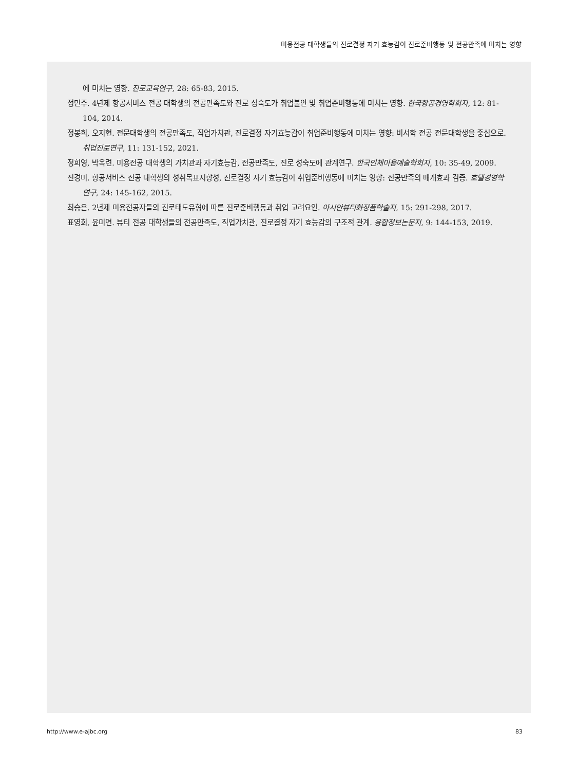미용전공 대학생들의 진로결정 자기 효능감이 진로준비행동 및 전공만족에 미치는 영향
에 미치는 영향. 진로교육연구, 28: 65-83, 2015.
정민주. 4년제 항공서비스 전공 대학생의 전공만족도와 진로 성숙도가 취업불안 및 취업준비행동에 미치는 영향. 한국항공경영학회지, 12: 81-104, 2014.
정봉희, 오지현. 전문대학생의 전공만족도, 직업가치관, 진로결정 자기효능감이 취업준비행동에 미치는 영향: 비서학 전공 전문대학생을 중심으로. 취업진로연구, 11: 131-152, 2021.
정희영, 박옥련. 미용전공 대학생의 가치관과 자기효능감, 전공만족도, 진로 성숙도에 관계연구. 한국인체미용예술학회지, 10: 35-49, 2009.
진경미. 항공서비스 전공 대학생의 성취목표지향성, 진로결정 자기 효능감이 취업준비행동에 미치는 영향: 전공만족의 매개효과 검증. 호텔경영학연구, 24: 145-162, 2015.
최승은. 2년제 미용전공자들의 진로태도유형에 따른 진로준비행동과 취업 고려요인. 아시안뷰티화장품학술지, 15: 291-298, 2017.
표영희, 윤미연. 뷰티 전공 대학생들의 전공만족도, 직업가치관, 진로결정 자기 효능감의 구조적 관계. 융합정보논문지, 9: 144-153, 2019.
http://www.e-ajbc.org 83